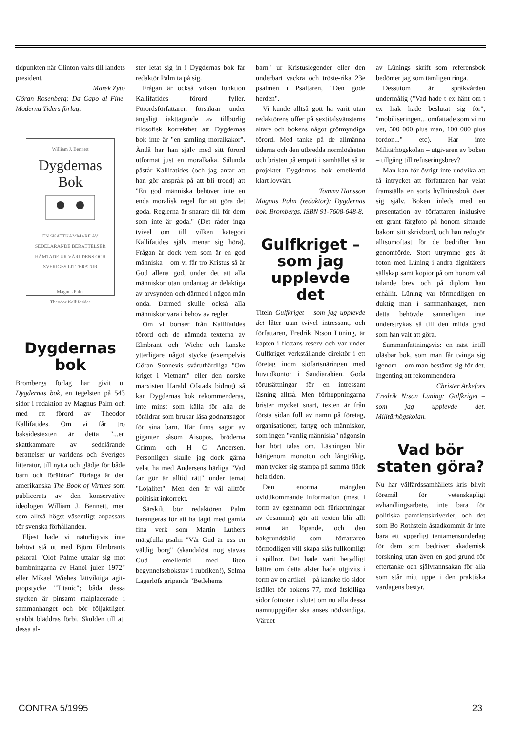tidpunkten när Clinton valts till landets president.
Marek Zyto
Göran Rosenberg: Da Capo al Fine. Moderna Tiders förlag.
William J. Bennett
Dygdernas
Bok
EN SKATTKAMMARE AV SEDELÄRANDE BERÄTTELSER HÄMTADE UR VÄRLDENS OCH SVERIGES LITTERATUR
Magnus Palm
Theodor Kallifatides
Dygdernas
bok
Brombergs förlag har givit ut Dygdernas bok, en tegelsten på 543 sidor i redaktion av Magnus Palm och med ett förord av Theodor Kallifatides. Om vi får tro baksidestexten är detta "...en skattkammare av sedelärande berättelser ur världens och Sveriges litteratur, till nytta och glädje för både barn och föräldrar" Förlaga är den amerikanska The Book of Virtues som publicerats av den konservative ideologen William J. Bennett, men som alltså högst väsentligt anpassats för svenska förhållanden.
Eljest hade vi naturligtvis inte behövt stå ut med Björn Elmbrants pekoral "Olof Palme uttalar sig mot bombningarna av Hanoi julen 1972" eller Mikael Wiehes lättviktiga agit-propstycke "Titanic"; båda dessa stycken är pinsamt malplacerade i sammanhanget och bör följaktligen snabbt bläddras förbi. Skulden till att dessa al-
ster letat sig in i Dygdernas bok får redaktör Palm ta på sig.
Frågan är också vilken funktion Kallifatides förord fyller. Förordsförfattaren försäkrar under ängsligt iakttagande av tillbörlig filosofisk korrekthet att Dygdernas bok inte är "en samling moralkakor". Ändå har han själv med sitt förord utformat just en moralkaka. Sålunda påstår Kallifatides (och jag antar att han gör anspråk på att bli trodd) att "En god människa behöver inte en enda moralisk regel för att göra det goda. Reglerna är snarare till för dem som inte är goda." (Det råder inga tvivel om till vilken kategori Kallifatides själv menar sig höra). Frågan är dock vem som är en god människa – om vi får tro Kristus så är Gud allena god, under det att alla människor utan undantag är delaktiga av arvsynden och därmed i någon mån onda. Därmed skulle också alla människor vara i behov av regler.
Om vi bortser från Kallifatides förord och de nämnda texterna av Elmbrant och Wiehe och kanske ytterligare något stycke (exempelvis Göran Sonnevis svåruthärdliga "Om kriget i Vietnam" eller den norske marxisten Harald Ofstads bidrag) så kan Dygdernas bok rekommenderas, inte minst som källa för alla de föräldrar som brukar läsa godnattsagor för sina barn. Här finns sagor av giganter såsom Aisopos, bröderna Grimm och H C Andersen. Personligen skulle jag dock gärna velat ha med Andersens härliga "Vad far gör är alltid rätt" under temat "Lojalitet". Men den är väl alltför politiskt inkorrekt.
Särskilt bör redaktören Palm harangeras för att ha tagit med gamla fina verk som Martin Luthers märgfulla psalm "Vår Gud är oss en väldig borg" (skandalöst nog stavas Gud emellertid med liten begynnelsebokstav i rubriken!), Selma Lagerlöfs gripande "Betlehems
barn" ur Kristuslegender eller den underbart vackra och tröste-rika 23e psalmen i Psaltaren, "Den gode herden".
Vi kunde alltså gott ha varit utan redaktörens offer på sextitalsvänsterns altare och bokens något grötmyndiga förord. Med tanke på de allmänna tiderna och den utbredda normlösheten och bristen på empati i samhället så är projektet Dygdernas bok emellertid klart lovvärt.
Tommy Hansson
Magnus Palm (redaktör): Dygdernas bok. Brombergs. ISBN 91-7608-648-8.
Gulfkriget –
som jag
upplevde det
Titeln Gulfkriget – som jag upplevde det låter utan tvivel intressant, och författaren, Fredrik N:son Lüning, är kapten i flottans reserv och var under Gulfkriget verkställande direktör i ett företag inom sjöfartsnäringen med huvudkontor i Saudiarabien. Goda förutsättningar för en intressant läsning alltså. Men förhoppningarna brister mycket snart, texten är från första sidan full av namn på företag, organisationer, fartyg och människor, som ingen "vanlig människa" någonsin har hört talas om. Läsningen blir härigenom monoton och långtråkig, man tycker sig stampa på samma fläck hela tiden.
Den enorma mängden oviddkommande information (mest i form av egennamn och förkortningar av desamma) gör att texten blir allt annat än löpande, och den bakgrundsbild som författaren förmodligen vill skapa slås fullkomligt i spillror. Det hade varit betydligt bättre om detta alster hade utgivits i form av en artikel – på kanske tio sidor istället för bokens 77, med åtskilliga sidor fotnoter i slutet om nu alla dessa namnuppgifter ska anses nödvändiga. Värdet
av Lünings skrift som referensbok bedömer jag som tämligen ringa.
Dessutom är språkvården undermålig ("Vad hade t ex hänt om t ex Irak hade beslutat sig för", "mobiliseringen... omfattade som vi nu vet, 500 000 plus man, 100 000 plus fordon..." etc). Har inte Militärhögskolan – utgivaren av boken – tillgång till refuseringsbrev?
Man kan för övrigt inte undvika att få intrycket att författaren har velat framställa en sorts hyllningsbok över sig själv. Boken inleds med en presentation av författaren inklusive ett grant färgfoto på honom sittande bakom sitt skrivbord, och han redogör alltsomoftast för de bedrifter han genomförde. Stort utrymme ges åt foton med Lüning i andra dignitärers sällskap samt kopior på om honom väl talande brev och på diplom han erhållit. Lüning var förmodligen en duktig man i sammanhanget, men detta behövde sannerligen inte understrykas så till den milda grad som han valt att göra.
Sammanfattningsvis: en näst intill oläsbar bok, som man får tvinga sig igenom – om man bestämt sig för det. Ingenting att rekommendera.
Christer Arkefors
Fredrik N:son Lüning: Gulfkriget – som jag upplevde det. Militärhögskolan.
Vad bör
staten göra?
Nu har välfärdssamhällets kris blivit föremål för vetenskapligt avhandlingsarbete, inte bara för politiska pamflettskriverier, och det som Bo Rothstein åstadkommit är inte bara ett ypperligt tentamensunderlag för dem som bedriver akademisk forskning utan även en god grund för eftertanke och självrannsakan för alla som står mitt uppe i den praktiska vardagens bestyr.
CONTRA 5/1995 23